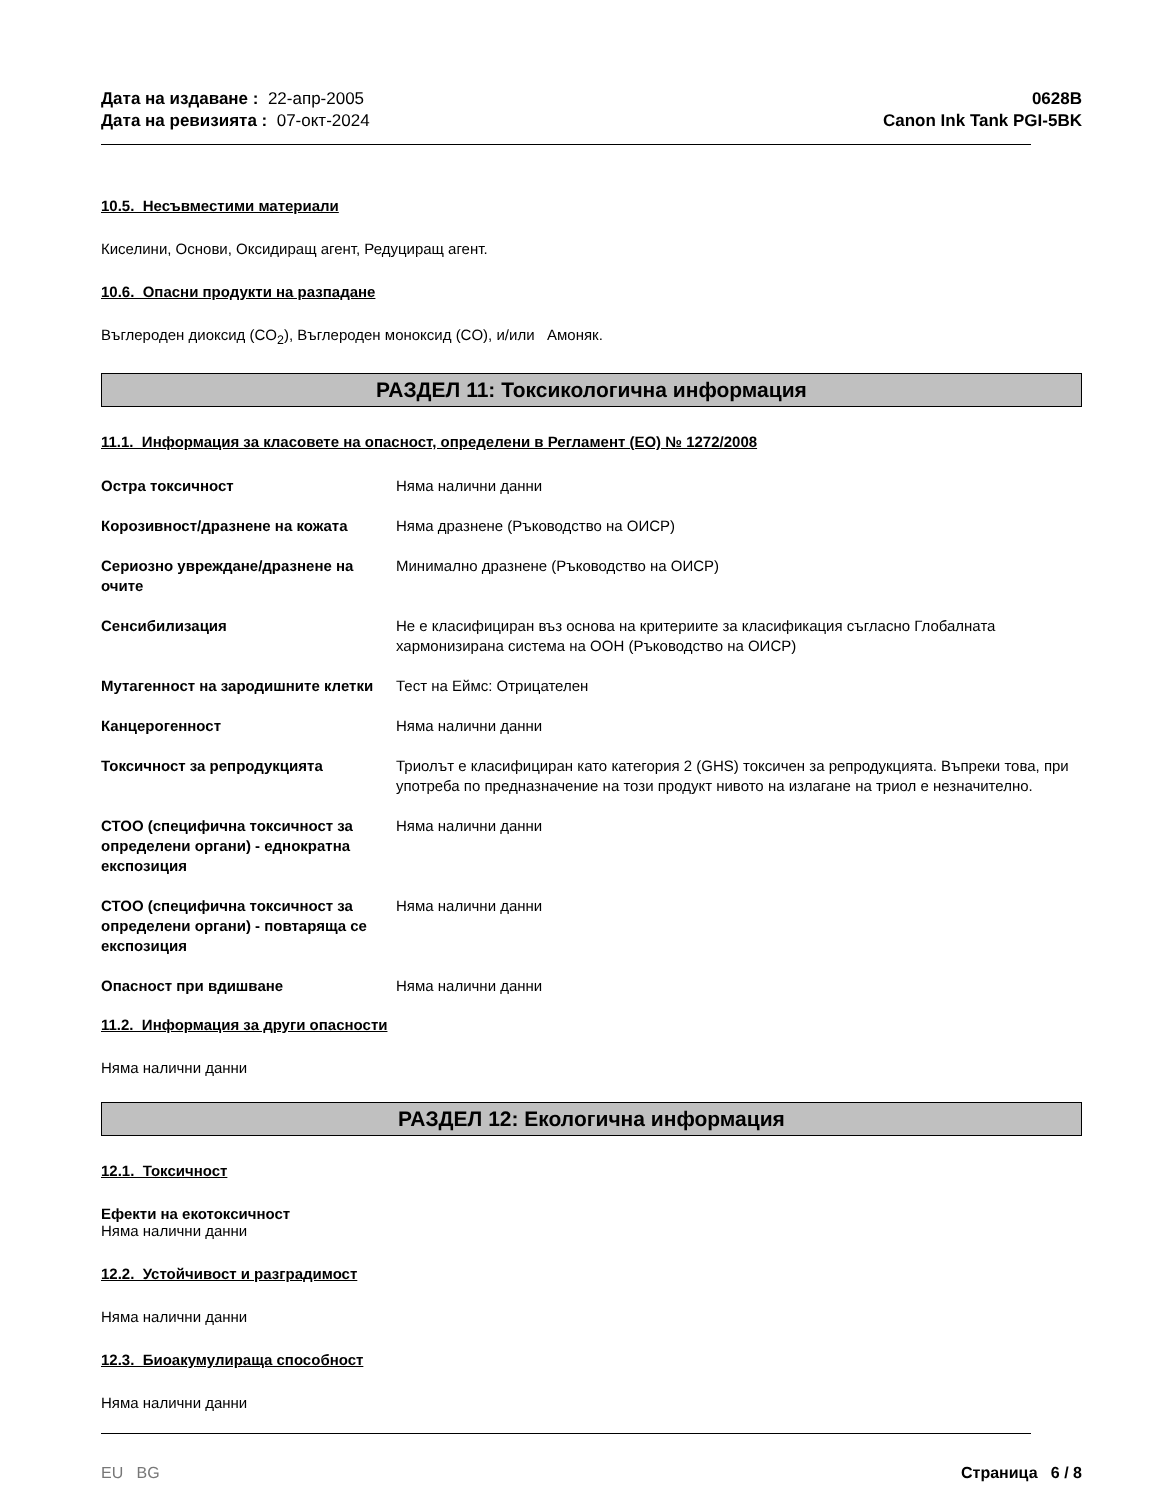Дата на издаване : 22-апр-2005
Дата на ревизията : 07-окт-2024
0628B
Canon Ink Tank PGI-5BK
10.5. Несъвместими материали
Киселини, Основи, Оксидиращ агент, Редуциращ агент.
10.6. Опасни продукти на разпадане
Въглероден диоксид (CO<sub>2</sub>), Въглероден моноксид (CO), и/или Амоняк.
РАЗДЕЛ 11: Токсикологична информация
11.1. Информация за класовете на опасност, определени в Регламент (ЕО) № 1272/2008
Остра токсичност Няма налични данни
Корозивност/дразнене на кожата Няма дразнене (Ръководство на ОИСР)
Сериозно увреждане/дразнене на очите
Минимално дразнене (Ръководство на ОИСР)
Сенсибилизация Не е класифициран въз основа на критериите за класификация съгласно Глобалната хармонизирана система на ООН (Ръководство на ОИСР)
Мутагенност на зародишните клетки
Тест на Еймс: Отрицателен
Канцерогенност Няма налични данни
Токсичност за репродукцията Триолът е класифициран като категория 2 (GHS) токсичен за репродукцията. Въпреки това, при употреба по предназначение на този продукт нивото на излагане на триол е незначително.
СТОО (специфична токсичност за определени органи) - еднократна експозиция
Няма налични данни
СТОО (специфична токсичност за определени органи) - повтаряща се експозиция
Няма налични данни
Опасност при вдишване Няма налични данни
11.2. Информация за други опасности
Няма налични данни
РАЗДЕЛ 12: Екологична информация
12.1. Токсичност
Ефекти на екотоксичност
Няма налични данни
12.2. Устойчивост и разградимост
Няма налични данни
12.3. Биоакумулираща способност
Няма налични данни
EU BG Страница 6 / 8